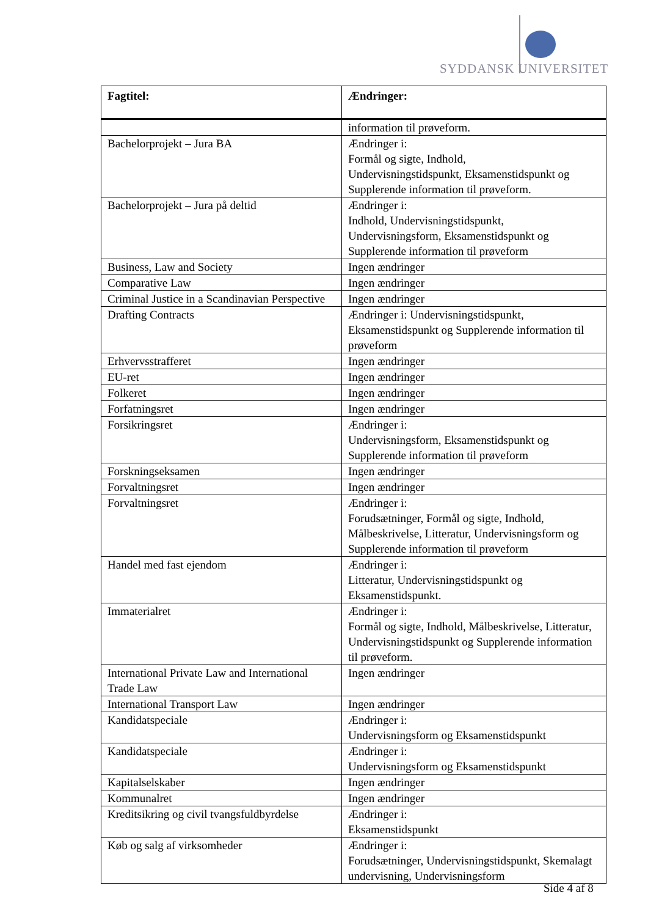SYDDANSK UNIVERSITET
| Fagtitel: | Ændringer: |
| --- | --- |
| | information til prøveform. |
| Bachelorprojekt – Jura BA | Ændringer i: Formål og sigte, Indhold, Undervisningstidspunkt, Eksamenstidspunkt og Supplerende information til prøveform. |
| Bachelorprojekt – Jura på deltid | Ændringer i: Indhold, Undervisningstidspunkt, Undervisningsform, Eksamenstidspunkt og Supplerende information til prøveform |
| Business, Law and Society | Ingen ændringer |
| Comparative Law | Ingen ændringer |
| Criminal Justice in a Scandinavian Perspective | Ingen ændringer |
| Drafting Contracts | Ændringer i: Undervisningstidspunkt, Eksamenstidspunkt og Supplerende information til prøveform |
| Erhvervsstrafferet | Ingen ændringer |
| EU-ret | Ingen ændringer |
| Folkeret | Ingen ændringer |
| Forfatningsret | Ingen ændringer |
| Forsikringsret | Ændringer i: Undervisningsform, Eksamenstidspunkt og Supplerende information til prøveform |
| Forskningseksamen | Ingen ændringer |
| Forvaltningsret | Ingen ændringer |
| Forvaltningsret | Ændringer i: Forudsætninger, Formål og sigte, Indhold, Målbeskrivelse, Litteratur, Undervisningsform og Supplerende information til prøveform |
| Handel med fast ejendom | Ændringer i: Litteratur, Undervisningstidspunkt og Eksamenstidspunkt. |
| Immaterialret | Ændringer i: Formål og sigte, Indhold, Målbeskrivelse, Litteratur, Undervisningstidspunkt og Supplerende information til prøveform. |
| International Private Law and International Trade Law | Ingen ændringer |
| International Transport Law | Ingen ændringer |
| Kandidatspeciale | Ændringer i: Undervisningsform og Eksamenstidspunkt |
| Kandidatspeciale | Ændringer i: Undervisningsform og Eksamenstidspunkt |
| Kapitalselskaber | Ingen ændringer |
| Kommunalret | Ingen ændringer |
| Kreditsikring og civil tvangsfuldbyrdelse | Ændringer i: Eksamenstidspunkt |
| Køb og salg af virksomheder | Ændringer i: Forudsætninger, Undervisningstidspunkt, Skemalagt undervisning, Undervisningsform |
Side 4 af 8